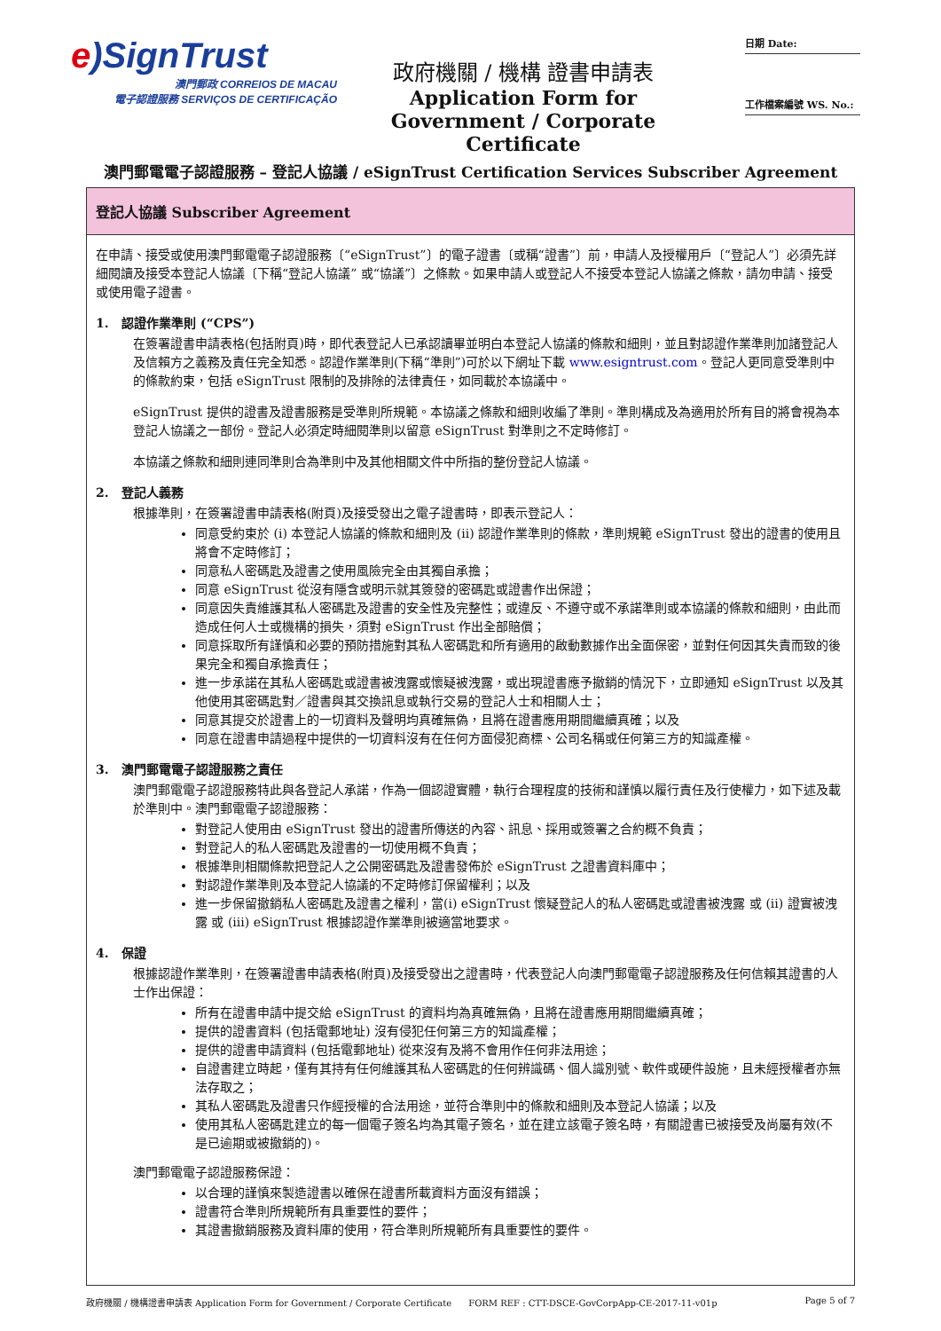e)SignTrust
澳門郵政 CORREIOS DE MACAU
電子認證服務 SERVIÇOS DE CERTIFICAÇÃO
政府機關 / 機構 證書申請表
Application Form for
Government / Corporate Certificate
日期 Date:
工作檔案編號 WS. No.:
澳門郵電電子認證服務 – 登記人協議 / eSignTrust Certification Services Subscriber Agreement
登記人協議 Subscriber Agreement
在申請、接受或使用澳門郵電電子認證服務〔“eSignTrust”〕的電子證書〔或稱“證書”〕前，申請人及授權用戶〔“登記人”〕必須先詳細閱讀及接受本登記人協議〔下稱“登記人協議” 或“協議”〕之條款。如果申請人或登記人不接受本登記人協議之條款，請勿申請、接受或使用電子證書。
1. 認證作業準則 (“CPS”)
在簽署證書申請表格(包括附頁)時，即代表登記人已承認讀畢並明白本登記人協議的條款和細則，並且對認證作業準則加諸登記人及信賴方之義務及責任完全知悉。認證作業準則(下稱“準則”)可於以下網址下載 www.esigntrust.com。登記人更同意受準則中的條款約束，包括 eSignTrust 限制的及排除的法律責任，如同載於本協議中。
eSignTrust 提供的證書及證書服務是受準則所規範。本協議之條款和細則收編了準則。準則構成及為適用於所有目的將會視為本登記人協議之一部份。登記人必須定時細閱準則以留意 eSignTrust 對準則之不定時修訂。
本協議之條款和細則連同準則合為準則中及其他相關文件中所指的整份登記人協議。
2. 登記人義務
根據準則，在簽署證書申請表格(附頁)及接受發出之電子證書時，即表示登記人：
同意受約束於 (i) 本登記人協議的條款和細則及 (ii) 認證作業準則的條款，準則規範 eSignTrust 發出的證書的使用且將會不定時修訂；
同意私人密碼匙及證書之使用風險完全由其獨自承擔；
同意 eSignTrust 從沒有隱含或明示就其簽發的密碼匙或證書作出保證；
同意因失責維護其私人密碼匙及證書的安全性及完整性；或違反、不遵守或不承諾準則或本協議的條款和細則，由此而造成任何人士或機構的損失，須對 eSignTrust 作出全部賠償；
同意採取所有謹慎和必要的預防措施對其私人密碼匙和所有適用的啟動數據作出全面保密，並對任何因其失責而致的後果完全和獨自承擔責任；
進一步承諾在其私人密碼匙或證書被洩露或懷疑被洩露，或出現證書應予撤銷的情況下，立即通知 eSignTrust 以及其他使用其密碼匙對／證書與其交換訊息或執行交易的登記人士和相關人士；
同意其提交於證書上的一切資料及聲明均真確無偽，且將在證書應用期間繼續真確；以及
同意在證書申請過程中提供的一切資料沒有在任何方面侵犯商標、公司名稱或任何第三方的知識產權。
3. 澳門郵電電子認證服務之責任
澳門郵電電子認證服務特此與各登記人承諾，作為一個認證實體，執行合理程度的技術和謹慎以履行責任及行使權力，如下述及載於準則中。澳門郵電電子認證服務：
對登記人使用由 eSignTrust 發出的證書所傳送的內容、訊息、採用或簽署之合約概不負責；
對登記人的私人密碼匙及證書的一切使用概不負責；
根據準則相關條款把登記人之公開密碼匙及證書發佈於 eSignTrust 之證書資料庫中；
對認證作業準則及本登記人協議的不定時修訂保留權利；以及
進一步保留撤銷私人密碼匙及證書之權利，當(i) eSignTrust 懷疑登記人的私人密碼匙或證書被洩露 或 (ii) 證實被洩露 或 (iii) eSignTrust 根據認證作業準則被適當地要求。
4. 保證
根據認證作業準則，在簽署證書申請表格(附頁)及接受發出之證書時，代表登記人向澳門郵電電子認證服務及任何信賴其證書的人士作出保證：
所有在證書申請中提交給 eSignTrust 的資料均為真確無偽，且將在證書應用期間繼續真確；
提供的證書資料 (包括電郵地址) 沒有侵犯任何第三方的知識產權；
提供的證書申請資料 (包括電郵地址) 從來沒有及將不會用作任何非法用途；
自證書建立時起，僅有其持有任何維護其私人密碼匙的任何辨識碼、個人識別號、軟件或硬件設施，且未經授權者亦無法存取之；
其私人密碼匙及證書只作經授權的合法用途，並符合準則中的條款和細則及本登記人協議；以及
使用其私人密碼匙建立的每一個電子簽名均為其電子簽名，並在建立該電子簽名時，有關證書已被接受及尚屬有效(不是已逾期或被撤銷的)。
澳門郵電電子認證服務保證：
以合理的謹慎來製造證書以確保在證書所載資料方面沒有錯誤；
證書符合準則所規範所有具重要性的要件；
其證書撤銷服務及資料庫的使用，符合準則所規範所有具重要性的要件。
政府機關 / 機構證書申請表 Application Form for Government / Corporate Certificate FORM REF : CTT-DSCE-GovCorpApp-CE-2017-11-v01p Page 5 of 7